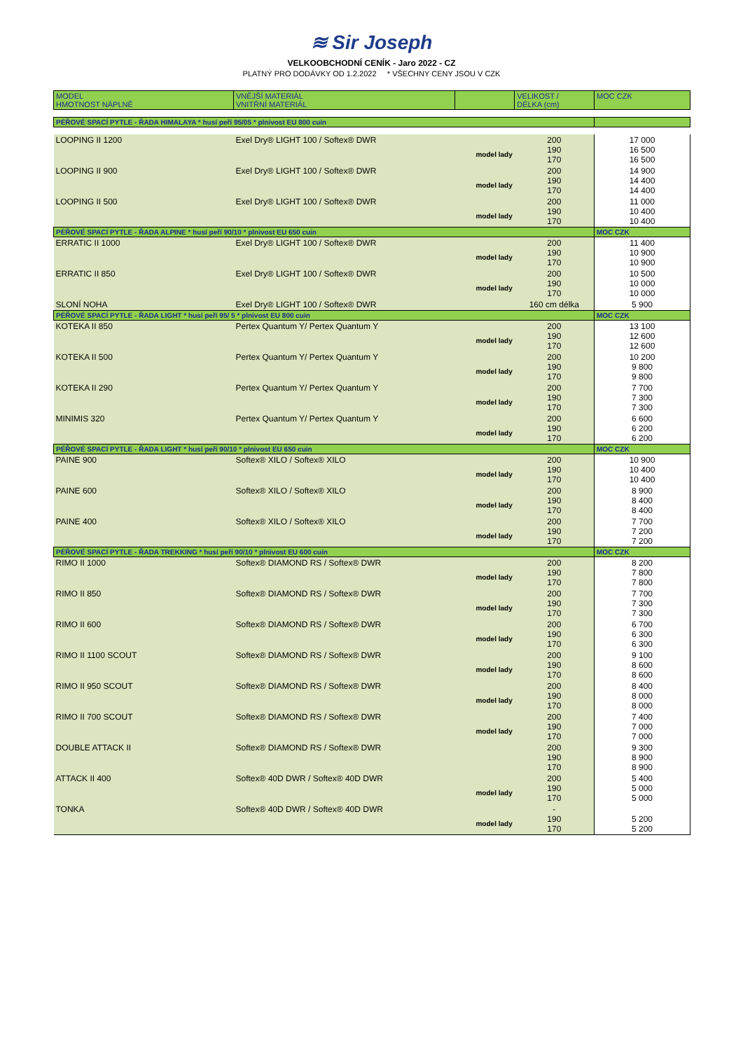≋ Sir Joseph
VELKOOBCHODNÍ CENÍK - Jaro 2022 - CZ
PLATNÝ PRO DODÁVKY OD 1.2.2022 * VŠECHNY CENY JSOU V CZK
| MODEL HMOTNOST NÁPLNĚ | VNĚJŠÍ MATERIÁL VNITŘNÍ MATERIÁL | | VELIKOST / DÉLKA (cm) | MOC CZK |
| --- | --- | --- | --- | --- |
| PÉŘOVÉ SPACÍ PYTLE - ŘADA HIMALAYA * husí peří 95/05 * plnivost EU 800 cuin | | | | |
| LOOPING II 1200 | Exel Dry® LIGHT 100 / Softex® DWR | model lady | 200 190 170 | 17 000 16 500 16 500 |
| LOOPING II 900 | Exel Dry® LIGHT 100 / Softex® DWR | model lady | 200 190 170 | 14 900 14 400 14 400 |
| LOOPING II 500 | Exel Dry® LIGHT 100 / Softex® DWR | model lady | 200 190 170 | 11 000 10 400 10 400 |
| PÉŘOVÉ SPACÍ PYTLE - ŘADA ALPINE * husí peří 90/10 * plnivost EU 650 cuin | | | | MOC CZK |
| ERRATIC II 1000 | Exel Dry® LIGHT 100 / Softex® DWR | model lady | 200 190 170 | 11 400 10 900 10 900 |
| ERRATIC II 850 | Exel Dry® LIGHT 100 / Softex® DWR | model lady | 200 190 170 | 10 500 10 000 10 000 |
| SLONÍ NOHA | Exel Dry® LIGHT 100 / Softex® DWR | | 160 cm délka | 5 900 |
| PÉŘOVÉ SPACÍ PYTLE - ŘADA LIGHT * husí peří 95/ 5 * plnivost EU 800 cuin | | | | MOC CZK |
| KOTEKA II 850 | Pertex Quantum Y/ Pertex Quantum Y | model lady | 200 190 170 | 13 100 12 600 12 600 |
| KOTEKA II 500 | Pertex Quantum Y/ Pertex Quantum Y | model lady | 200 190 170 | 10 200 9 800 9 800 |
| KOTEKA II 290 | Pertex Quantum Y/ Pertex Quantum Y | model lady | 200 190 170 | 7 700 7 300 7 300 |
| MINIMIS 320 | Pertex Quantum Y/ Pertex Quantum Y | model lady | 200 190 170 | 6 600 6 200 6 200 |
| PÉŘOVÉ SPACÍ PYTLE - ŘADA LIGHT * husí peří 90/10 * plnivost EU 650 cuin | | | | MOC CZK |
| PAINE 900 | Softex® XILO / Softex® XILO | model lady | 200 190 170 | 10 900 10 400 10 400 |
| PAINE 600 | Softex® XILO / Softex® XILO | model lady | 200 190 170 | 8 900 8 400 8 400 |
| PAINE 400 | Softex® XILO / Softex® XILO | model lady | 200 190 170 | 7 700 7 200 7 200 |
| PÉŘOVÉ SPACÍ PYTLE - ŘADA TREKKING * husí peří 90/10 * plnivost EU 600 cuin | | | | MOC CZK |
| RIMO II 1000 | Softex® DIAMOND RS / Softex® DWR | model lady | 200 190 170 | 8 200 7 800 7 800 |
| RIMO II 850 | Softex® DIAMOND RS / Softex® DWR | model lady | 200 190 170 | 7 700 7 300 7 300 |
| RIMO II 600 | Softex® DIAMOND RS / Softex® DWR | model lady | 200 190 170 | 6 700 6 300 6 300 |
| RIMO II 1100 SCOUT | Softex® DIAMOND RS / Softex® DWR | model lady | 200 190 170 | 9 100 8 600 8 600 |
| RIMO II 950 SCOUT | Softex® DIAMOND RS / Softex® DWR | model lady | 200 190 170 | 8 400 8 000 8 000 |
| RIMO II 700 SCOUT | Softex® DIAMOND RS / Softex® DWR | model lady | 200 190 170 | 7 400 7 000 7 000 |
| DOUBLE ATTACK II | Softex® DIAMOND RS / Softex® DWR | | 200 190 170 | 9 300 8 900 8 900 |
| ATTACK II 400 | Softex® 40D DWR / Softex® 40D DWR | model lady | 200 190 170 | 5 400 5 000 5 000 |
| TONKA | Softex® 40D DWR / Softex® 40D DWR | model lady | - 190 170 | 5 200 5 200 |